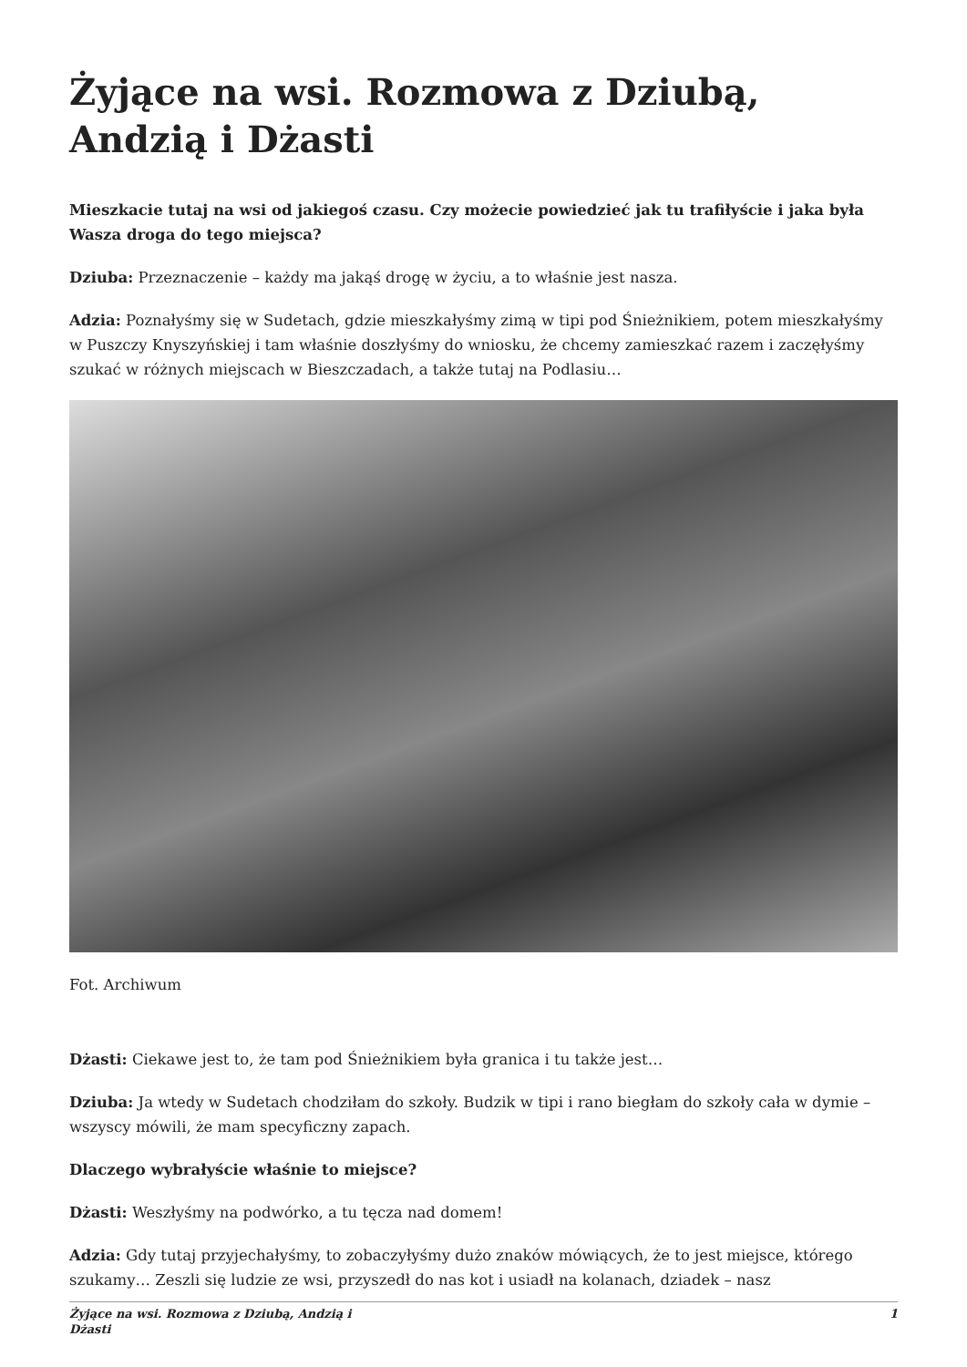Żyjące na wsi. Rozmowa z Dziubą, Andzią i Dżasti
Mieszkacie tutaj na wsi od jakiegoś czasu. Czy możecie powiedzieć jak tu trafiłyście i jaka była Wasza droga do tego miejsca?
Dziuba: Przeznaczenie – każdy ma jakąś drogę w życiu, a to właśnie jest nasza.
Adzia: Poznałyśmy się w Sudetach, gdzie mieszkałyśmy zimą w tipi pod Śnieżnikiem, potem mieszkałyśmy w Puszczy Knyszyńskiej i tam właśnie doszłyśmy do wniosku, że chcemy zamieszkać razem i zaczęłyśmy szukać w różnych miejscach w Bieszczadach, a także tutaj na Podlasiu…
Fot. Archiwum
Dżasti: Ciekawe jest to, że tam pod Śnieżnikiem była granica i tu także jest…
Dziuba: Ja wtedy w Sudetach chodziłam do szkoły. Budzik w tipi i rano biegłam do szkoły cała w dymie – wszyscy mówili, że mam specyficzny zapach.
Dlaczego wybrałyście właśnie to miejsce?
Dżasti: Weszłyśmy na podwórko, a tu tęcza nad domem!
Adzia: Gdy tutaj przyjechałyśmy, to zobaczyłyśmy dużo znaków mówiących, że to jest miejsce, którego szukamy… Zeszli się ludzie ze wsi, przyszedł do nas kot i usiadł na kolanach, dziadek – nasz
Żyjące na wsi. Rozmowa z Dziubą, Andzią i
Dżasti 1